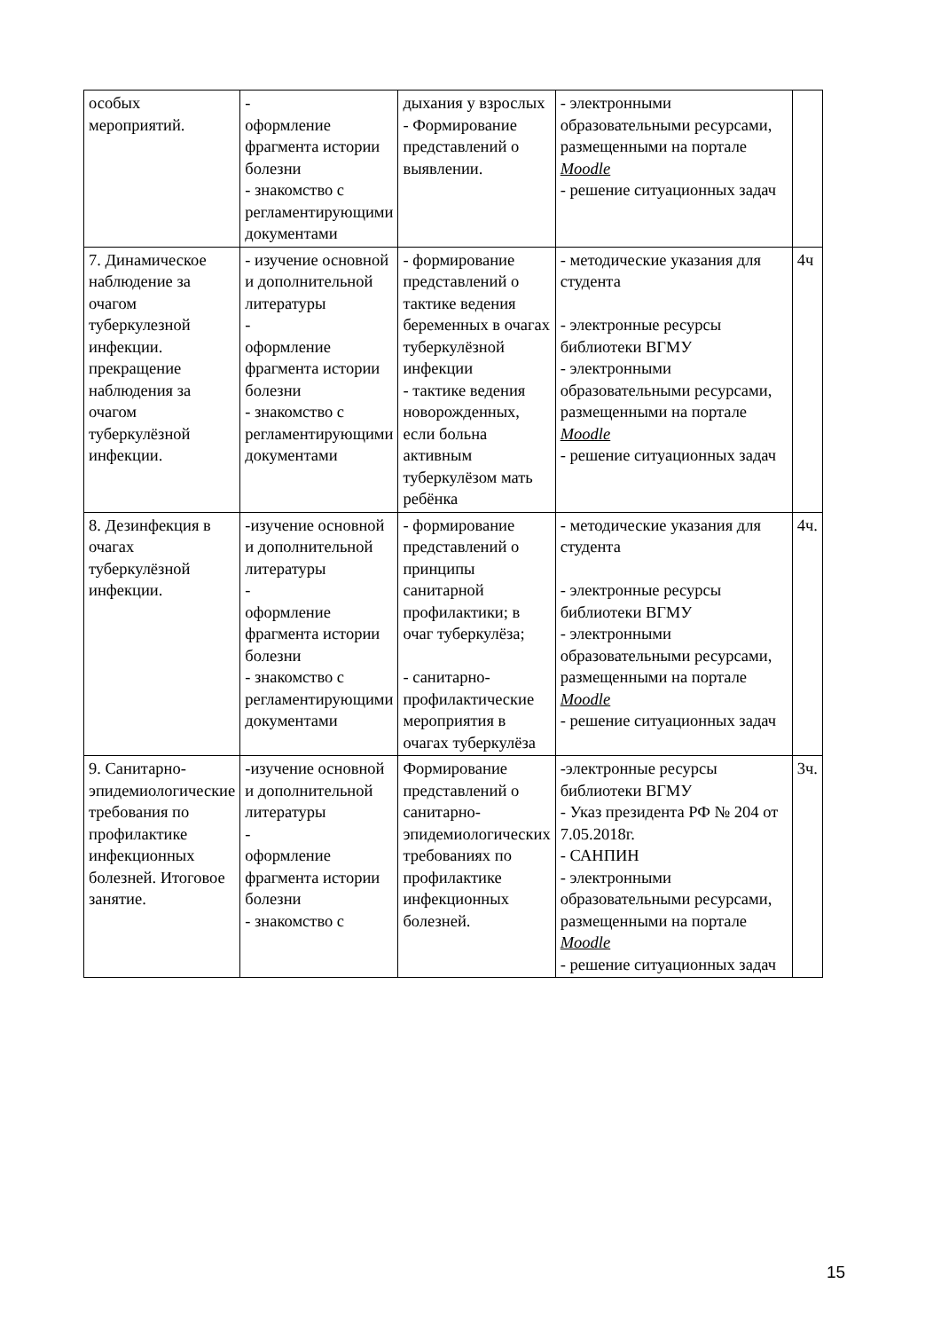| особых мероприятий. | - оформление фрагмента истории болезни - знакомство с регламентирующими документами | дыхания у взрослых - Формирование представлений о выявлении. | - электронными образовательными ресурсами, размещенными на портале Moodle - решение ситуационных задач | |
| 7. Динамическое наблюдение за очагом туберкулезной инфекции. прекращение наблюдения за очагом туберкулёзной инфекции. | - изучение основной и дополнительной литературы - оформление фрагмента истории болезни - знакомство с регламентирующими документами | - формирование представлений о тактике ведения беременных в очагах туберкулёзной инфекции - тактике ведения новорожденных, если больна активным туберкулёзом мать ребёнка | - методические указания для студента - электронные ресурсы библиотеки ВГМУ - электронными образовательными ресурсами, размещенными на портале Moodle - решение ситуационных задач | 4ч |
| 8. Дезинфекция в очагах туберкулёзной инфекции. | -изучение основной и дополнительной литературы - оформление фрагмента истории болезни - знакомство с регламентирующими документами | - формирование представлений о принципы санитарной профилактики; в очаг туберкулёза; - санитарно-профилактические мероприятия в очагах туберкулёза | - методические указания для студента - электронные ресурсы библиотеки ВГМУ - электронными образовательными ресурсами, размещенными на портале Moodle - решение ситуационных задач | 4ч. |
| 9. Санитарно-эпидемиологические требования по профилактике инфекционных болезней. Итоговое занятие. | -изучение основной и дополнительной литературы - оформление фрагмента истории болезни - знакомство с | Формирование представлений о санитарно-эпидемиологических требованиях по профилактике инфекционных болезней. | -электронные ресурсы библиотеки ВГМУ - Указ президента РФ № 204 от 7.05.2018г. - САНПИН - электронными образовательными ресурсами, размещенными на портале Moodle - решение ситуационных задач | 3ч. |
15